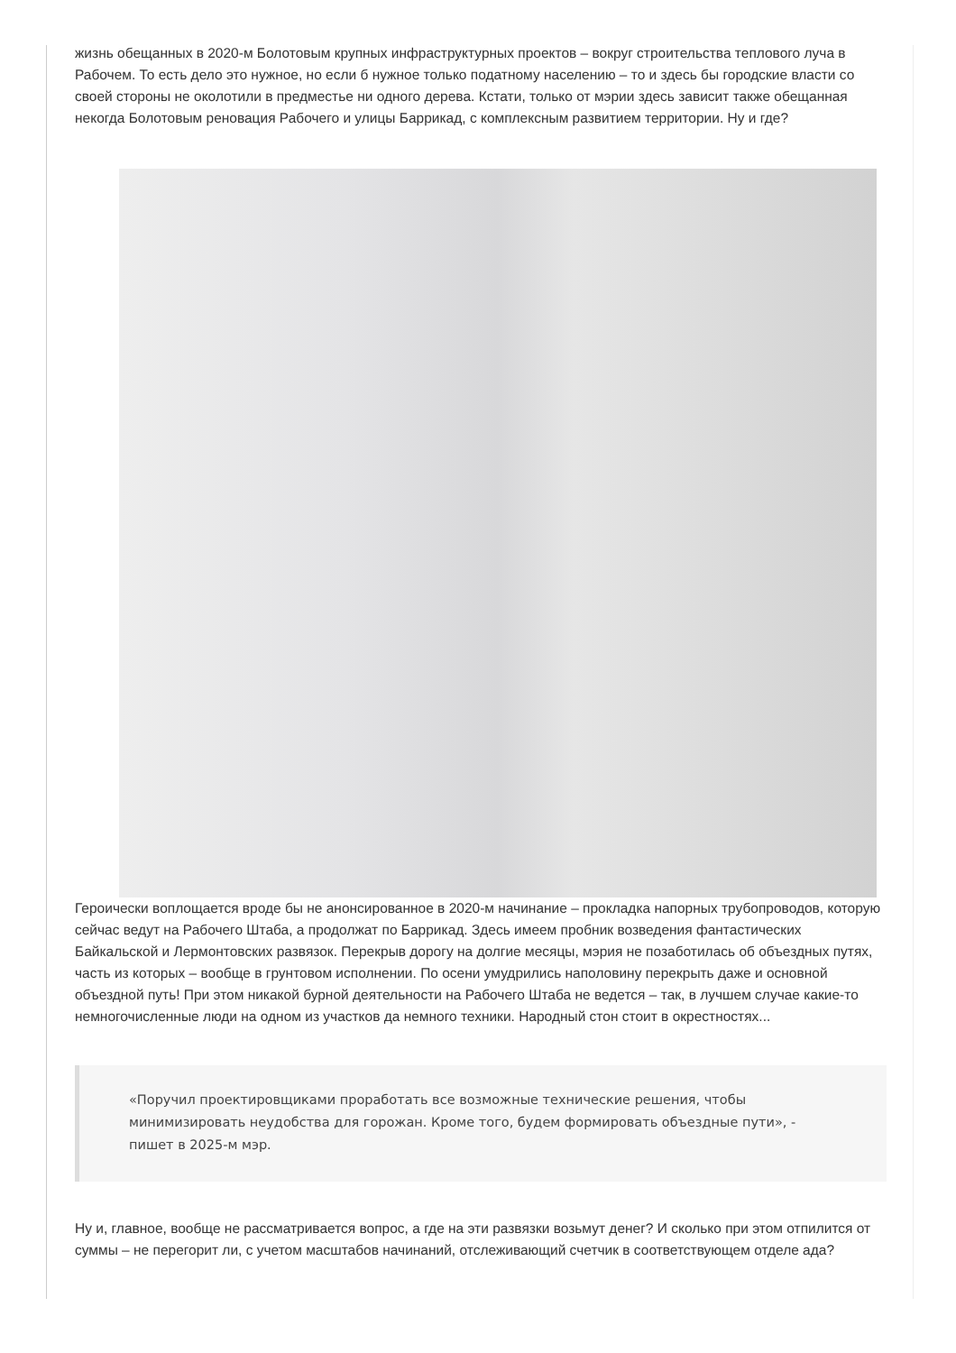жизнь обещанных в 2020-м Болотовым крупных инфраструктурных проектов – вокруг строительства теплового луча в Рабочем. То есть дело это нужное, но если б нужное только податному населению – то и здесь бы городские власти со своей стороны не околотили в предместье ни одного дерева. Кстати, только от мэрии здесь зависит также обещанная некогда Болотовым реновация Рабочего и улицы Баррикад, с комплексным развитием территории. Ну и где?
Героически воплощается вроде бы не анонсированное в 2020-м начинание – прокладка напорных трубопроводов, которую сейчас ведут на Рабочего Штаба, а продолжат по Баррикад. Здесь имеем пробник возведения фантастических Байкальской и Лермонтовских развязок. Перекрыв дорогу на долгие месяцы, мэрия не позаботилась об объездных путях, часть из которых – вообще в грунтовом исполнении. По осени умудрились наполовину перекрыть даже и основной объездной путь! При этом никакой бурной деятельности на Рабочего Штаба не ведется – так, в лучшем случае какие-то немногочисленные люди на одном из участков да немного техники. Народный стон стоит в окрестностях...
«Поручил проектировщиками проработать все возможные технические решения, чтобы минимизировать неудобства для горожан. Кроме того, будем формировать объездные пути», - пишет в 2025-м мэр.
Ну и, главное, вообще не рассматривается вопрос, а где на эти развязки возьмут денег? И сколько при этом отпилится от суммы – не перегорит ли, с учетом масштабов начинаний, отслеживающий счетчик в соответствующем отделе ада?